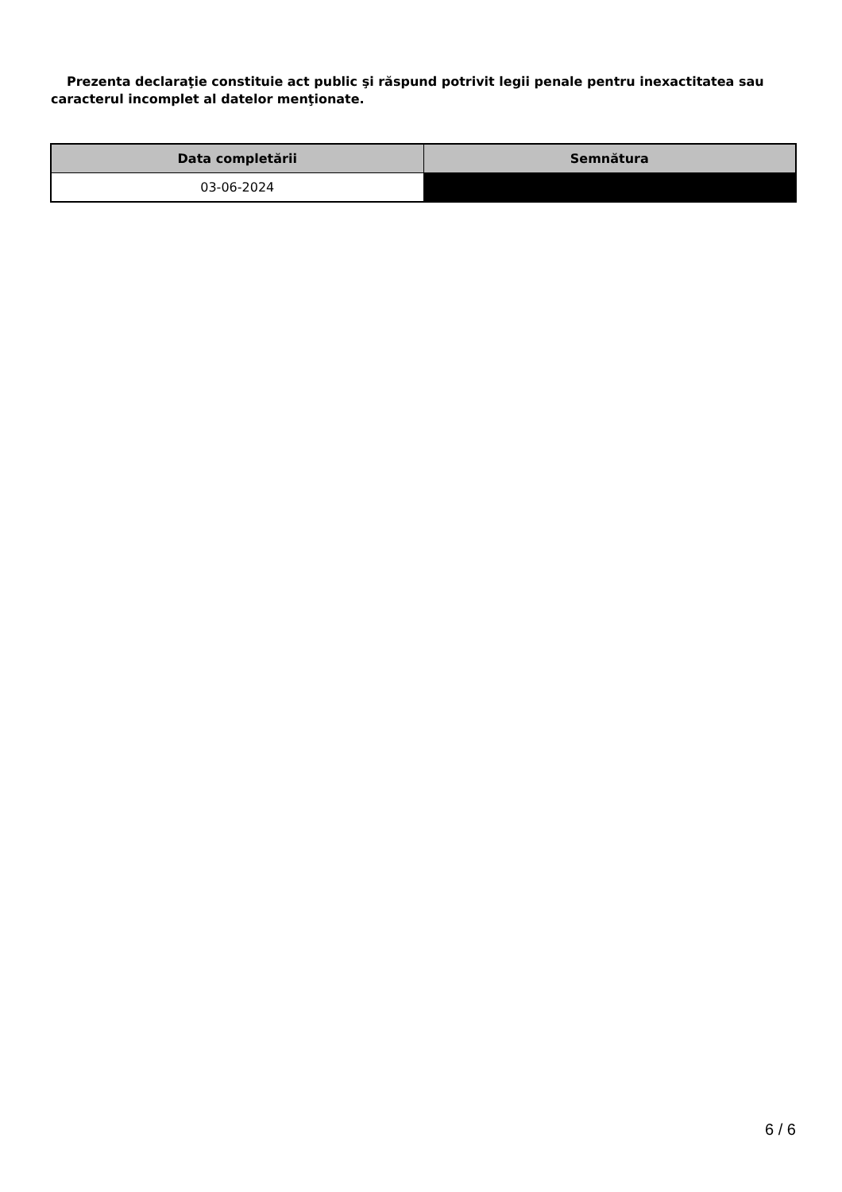Prezenta declaraţie constituie act public şi răspund potrivit legii penale pentru inexactitatea sau caracterul incomplet al datelor menţionate.
| Data completării | Semnătura |
| --- | --- |
| 03-06-2024 | |
6 / 6